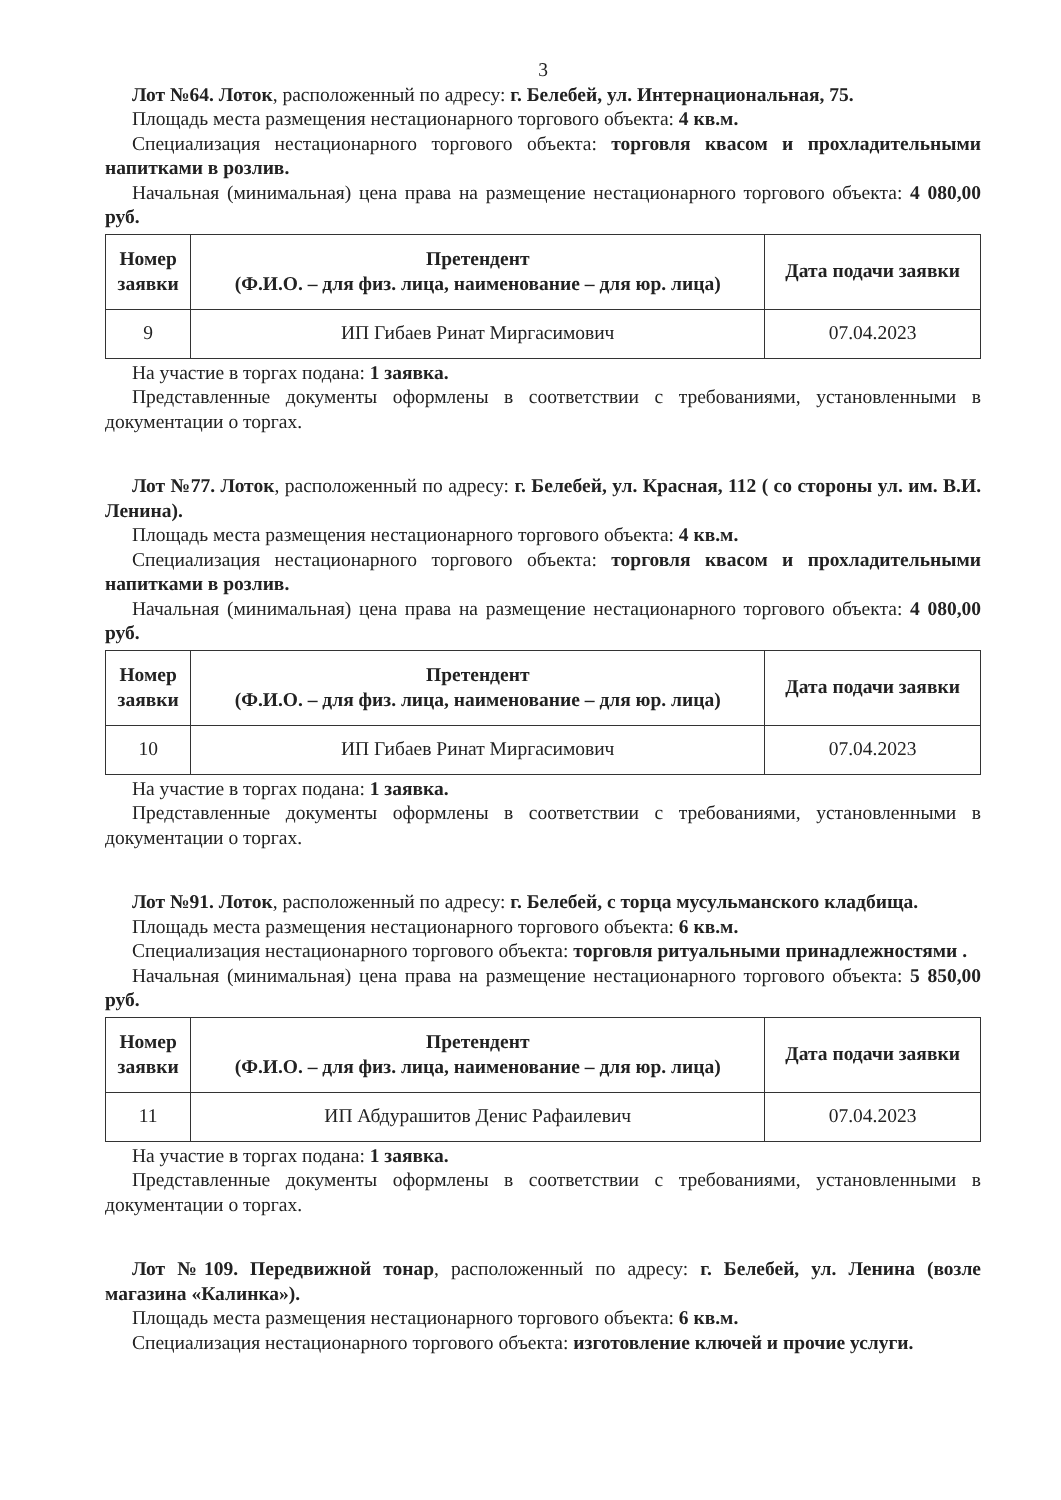3
Лот №64. Лоток, расположенный по адресу: г. Белебей, ул. Интернациональная, 75.
Площадь места размещения нестационарного торгового объекта: 4 кв.м.
Специализация нестационарного торгового объекта: торговля квасом и прохладительными напитками в розлив.
Начальная (минимальная) цена права на размещение нестационарного торгового объекта: 4 080,00 руб.
| Номер заявки | Претендент (Ф.И.О. – для физ. лица, наименование – для юр. лица) | Дата подачи заявки |
| --- | --- | --- |
| 9 | ИП Гибаев Ринат Миргасимович | 07.04.2023 |
На участие в торгах подана: 1 заявка.
Представленные документы оформлены в соответствии с требованиями, установленными в документации о торгах.
Лот №77. Лоток, расположенный по адресу: г. Белебей, ул. Красная, 112 ( со стороны ул. им. В.И. Ленина).
Площадь места размещения нестационарного торгового объекта: 4 кв.м.
Специализация нестационарного торгового объекта: торговля квасом и прохладительными напитками в розлив.
Начальная (минимальная) цена права на размещение нестационарного торгового объекта: 4 080,00 руб.
| Номер заявки | Претендент (Ф.И.О. – для физ. лица, наименование – для юр. лица) | Дата подачи заявки |
| --- | --- | --- |
| 10 | ИП Гибаев Ринат Миргасимович | 07.04.2023 |
На участие в торгах подана: 1 заявка.
Представленные документы оформлены в соответствии с требованиями, установленными в документации о торгах.
Лот №91. Лоток, расположенный по адресу: г. Белебей, с торца мусульманского кладбища.
Площадь места размещения нестационарного торгового объекта: 6 кв.м.
Специализация нестационарного торгового объекта: торговля ритуальными принадлежностями .
Начальная (минимальная) цена права на размещение нестационарного торгового объекта: 5 850,00 руб.
| Номер заявки | Претендент (Ф.И.О. – для физ. лица, наименование – для юр. лица) | Дата подачи заявки |
| --- | --- | --- |
| 11 | ИП Абдурашитов Денис Рафаилевич | 07.04.2023 |
На участие в торгах подана: 1 заявка.
Представленные документы оформлены в соответствии с требованиями, установленными в документации о торгах.
Лот №109. Передвижной тонар, расположенный по адресу: г. Белебей, ул. Ленина (возле магазина «Калинка»).
Площадь места размещения нестационарного торгового объекта: 6 кв.м.
Специализация нестационарного торгового объекта: изготовление ключей и прочие услуги.